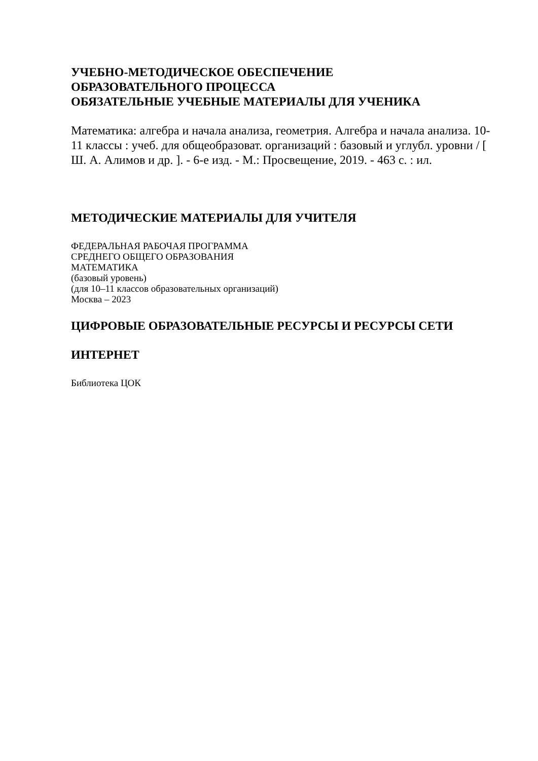УЧЕБНО-МЕТОДИЧЕСКОЕ ОБЕСПЕЧЕНИЕ
ОБРАЗОВАТЕЛЬНОГО ПРОЦЕССА
ОБЯЗАТЕЛЬНЫЕ УЧЕБНЫЕ МАТЕРИАЛЫ ДЛЯ УЧЕНИКА
Математика: алгебра и начала анализа, геометрия. Алгебра и начала анализа. 10-11 классы : учеб. для общеобразоват. организаций : базовый и углубл. уровни / [ Ш. А. Алимов и др. ]. - 6-е изд. - М.: Просвещение, 2019. - 463 с. : ил.
МЕТОДИЧЕСКИЕ МАТЕРИАЛЫ ДЛЯ УЧИТЕЛЯ
ФЕДЕРАЛЬНАЯ РАБОЧАЯ ПРОГРАММА
СРЕДНЕГО ОБЩЕГО ОБРАЗОВАНИЯ
МАТЕМАТИКА
(базовый уровень)
(для 10–11 классов образовательных организаций)
Москва – 2023
ЦИФРОВЫЕ ОБРАЗОВАТЕЛЬНЫЕ РЕСУРСЫ И РЕСУРСЫ СЕТИ
ИНТЕРНЕТ
Библиотека ЦОК